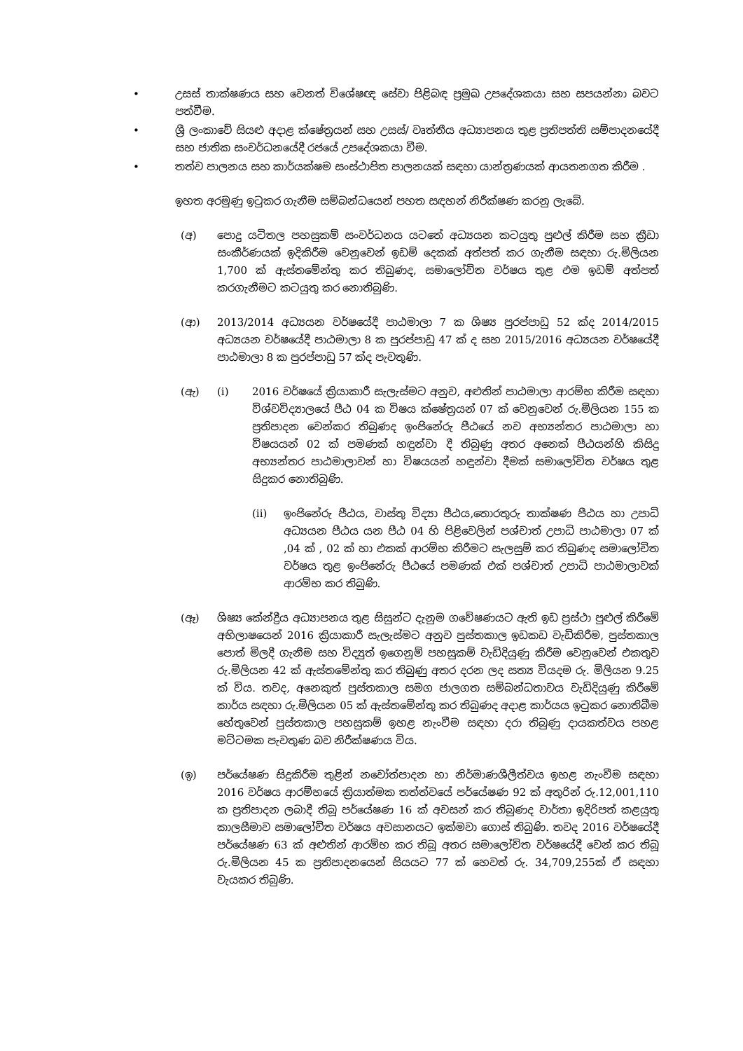• උසස් තාක්ෂණය සහ වෙනත් විශේෂඥ සේවා පිළිබඳ ප්‍රමුඛ උපදේශකයා සහ සපයන්නා බවට පත්වීම.
• ශ්‍රී ලංකාවේ සියළු අදාළ ක්ෂේත්‍රයන් සහ උසස්/ වෘත්තීය අධ්‍යාපනය තුළ ප්‍රතිපත්ති සම්පාදනයේදී සහ ජාතික සංවර්ධනයේදී රජයේ උපදේශකයා වීම.
• තත්ව පාලනය සහ කාර්යක්ෂම සංස්ථාපිත පාලනයක් සඳහා යාන්ත්‍රණයක් ආයතනගත කිරීම .
ඉහත අරමුණු ඉටුකර ගැනීම සම්බන්ධයෙන් පහත සඳහන් නිරීක්ෂණ කරනු ලැබේ.
(අ) පොදු යටිතල පහසුකම් සංවර්ධනය යටතේ අධ්‍යයන කටයුතු පුළුල් කිරීම සහ ක්‍රීඩා සංකීර්ණයක් ඉදිකිරීම වෙනුවෙන් ඉඩම් දෙකක් අත්පත් කර ගැනීම සඳහා රු.මිලියන 1,700 ක් ඇස්තමේන්තු කර තිබුණද, සමාලෝචිත වර්ෂය තුළ එම ඉඩම් අත්පත් කරගැනීමට කටයුතු කර නොතිබුණි.
(ආ) 2013/2014 අධ්‍යයන වර්ෂයේදී පාඨමාලා 7 ක ශිෂ්‍ය පුරප්පාඩු 52 ක්ද 2014/2015 අධ්‍යයන වර්ෂයේදී පාඨමාලා 8 ක පුරප්පාඩු 47 ක් ද සහ 2015/2016 අධ්‍යයන වර්ෂයේදී පාඨමාලා 8 ක පුරප්පාඩු 57 ක්ද පැවතුණි.
(ඇ) (i) 2016 වර්ෂයේ ක්‍රියාකාරී සැලැස්මට අනුව, අළුතින් පාඨමාලා ආරම්භ කිරීම සඳහා විශ්වවිද්‍යාලයේ පීඨ 04 ක විෂය ක්ෂේත්‍රයන් 07 ක් වෙනුවෙන් රු.මිලියන 155 ක ප්‍රතිපාදන වෙන්කර තිබුණද ඉංජිනේරු පීඨයේ නව අභ්‍යන්තර පාඨමාලා හා විෂයයන් 02 ක් පමණක් හඳුන්වා දී තිබුණු අතර අනෙක් පීඨයන්හි කිසිදු අභ්‍යන්තර පාඨමාලාවන් හා විෂයයන් හඳුන්වා දීමක් සමාලෝචිත වර්ෂය තුළ සිදුකර නොතිබුණි.
(ii) ඉංජිනේරු පීඨය, වාස්තු විද්‍යා පීඨය,තොරතුරු තාක්ෂණ පීඨය හා උපාධි අධ්‍යයන පීඨය යන පීඨ 04 හි පිළිවෙලින් පශ්චාත් උපාධි පාඨමාලා 07 ක් ,04 ක් , 02 ක් හා එකක් ආරම්භ කිරීමට සැලසුම් කර තිබුණද සමාලෝචිත වර්ෂය තුළ ඉංජිනේරු පීඨයේ පමණක් එක් පශ්චාත් උපාධි පාඨමාලාවක් ආරම්භ කර තිබුණි.
(ඈ) ශිෂ්‍ය කේන්ද්‍රීය අධ්‍යාපනය තුළ සිසුන්ට දැනුම ගවේෂණයට ඇති ඉඩ ප්‍රස්ථා පුළුල් කිරීමේ අභිලාෂයෙන් 2016 ක්‍රියාකාරී සැලැස්මට අනුව පුස්තකාල ඉඩකඩ වැඩිකිරීම, පුස්තකාල පොත් මිලදී ගැනීම සහ විද්‍යුත් ඉගෙනුම් පහසුකම් වැඩිදියුණු කිරීම වෙනුවෙන් එකතුව රු.මිලියන 42 ක් ඇස්තමේන්තු කර තිබුණු අතර දරන ලද සත්‍ය වියදම රු. මිලියන 9.25 ක් විය. තවද, අනෙකුත් පුස්තකාල සමග ජාලගත සම්බන්ධතාවය වැඩිදියුණු කිරීමේ කාර්ය සඳහා රු.මිලියන 05 ක් ඇස්තමේන්තු කර තිබුණද අදාළ කාර්යය ඉටුකර නොතිබීම හේතුවෙන් පුස්තකාල පහසුකම් ඉහළ නැංවීම සඳහා දරා තිබුණු දායකත්වය පහළ මට්ටමක පැවතුණ බව නිරීක්ෂණය විය.
(ඉ) පර්යේෂණ සිදුකිරීම තුළින් නවෝත්පාදන හා නිර්මාණශීලීත්වය ඉහළ නැංවීම සඳහා 2016 වර්ෂය ආරම්භයේ ක්‍රියාත්මක තත්ත්වයේ පර්යේෂණ 92 ක් අතුරින් රු.12,001,110 ක ප්‍රතිපාදන ලබාදී තිබූ පර්යේෂණ 16 ක් අවසන් කර තිබුණද වාර්තා ඉදිරිපත් කළයුතු කාලසීමාව සමාලෝචිත වර්ෂය අවසානයට ඉක්මවා ගොස් තිබුණි. තවද 2016 වර්ෂයේදී පර්යේෂණ 63 ක් අළුතින් ආරම්භ කර තිබූ අතර සමාලෝචිත වර්ෂයේදී වෙන් කර තිබූ රු.මිලියන 45 ක ප්‍රතිපාදනයෙන් සියයට 77 ක් හෙවත් රු. 34,709,255ක් ඒ සඳහා වැයකර තිබුණි.